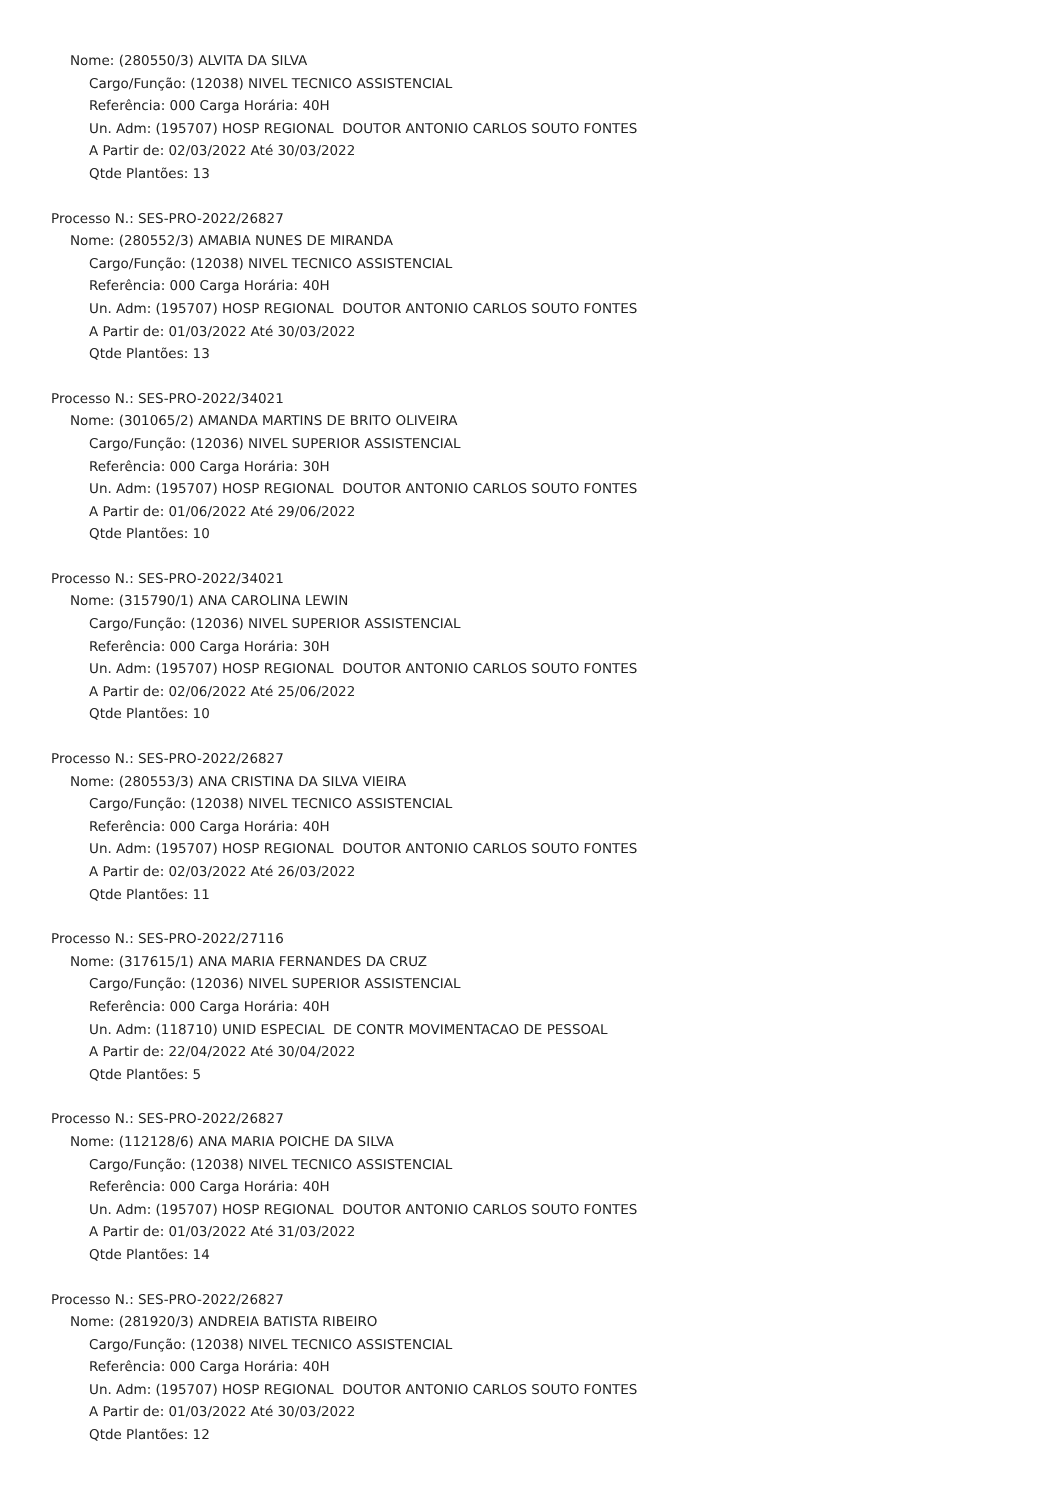Nome: (280550/3) ALVITA DA SILVA
Cargo/Função: (12038) NIVEL TECNICO ASSISTENCIAL
Referência: 000 Carga Horária: 40H
Un. Adm: (195707) HOSP REGIONAL DOUTOR ANTONIO CARLOS SOUTO FONTES
A Partir de: 02/03/2022 Até 30/03/2022
Qtde Plantões: 13
Processo N.: SES-PRO-2022/26827
Nome: (280552/3) AMABIA NUNES DE MIRANDA
Cargo/Função: (12038) NIVEL TECNICO ASSISTENCIAL
Referência: 000 Carga Horária: 40H
Un. Adm: (195707) HOSP REGIONAL DOUTOR ANTONIO CARLOS SOUTO FONTES
A Partir de: 01/03/2022 Até 30/03/2022
Qtde Plantões: 13
Processo N.: SES-PRO-2022/34021
Nome: (301065/2) AMANDA MARTINS DE BRITO OLIVEIRA
Cargo/Função: (12036) NIVEL SUPERIOR ASSISTENCIAL
Referência: 000 Carga Horária: 30H
Un. Adm: (195707) HOSP REGIONAL DOUTOR ANTONIO CARLOS SOUTO FONTES
A Partir de: 01/06/2022 Até 29/06/2022
Qtde Plantões: 10
Processo N.: SES-PRO-2022/34021
Nome: (315790/1) ANA CAROLINA LEWIN
Cargo/Função: (12036) NIVEL SUPERIOR ASSISTENCIAL
Referência: 000 Carga Horária: 30H
Un. Adm: (195707) HOSP REGIONAL DOUTOR ANTONIO CARLOS SOUTO FONTES
A Partir de: 02/06/2022 Até 25/06/2022
Qtde Plantões: 10
Processo N.: SES-PRO-2022/26827
Nome: (280553/3) ANA CRISTINA DA SILVA VIEIRA
Cargo/Função: (12038) NIVEL TECNICO ASSISTENCIAL
Referência: 000 Carga Horária: 40H
Un. Adm: (195707) HOSP REGIONAL DOUTOR ANTONIO CARLOS SOUTO FONTES
A Partir de: 02/03/2022 Até 26/03/2022
Qtde Plantões: 11
Processo N.: SES-PRO-2022/27116
Nome: (317615/1) ANA MARIA FERNANDES DA CRUZ
Cargo/Função: (12036) NIVEL SUPERIOR ASSISTENCIAL
Referência: 000 Carga Horária: 40H
Un. Adm: (118710) UNID ESPECIAL DE CONTR MOVIMENTACAO DE PESSOAL
A Partir de: 22/04/2022 Até 30/04/2022
Qtde Plantões: 5
Processo N.: SES-PRO-2022/26827
Nome: (112128/6) ANA MARIA POICHE DA SILVA
Cargo/Função: (12038) NIVEL TECNICO ASSISTENCIAL
Referência: 000 Carga Horária: 40H
Un. Adm: (195707) HOSP REGIONAL DOUTOR ANTONIO CARLOS SOUTO FONTES
A Partir de: 01/03/2022 Até 31/03/2022
Qtde Plantões: 14
Processo N.: SES-PRO-2022/26827
Nome: (281920/3) ANDREIA BATISTA RIBEIRO
Cargo/Função: (12038) NIVEL TECNICO ASSISTENCIAL
Referência: 000 Carga Horária: 40H
Un. Adm: (195707) HOSP REGIONAL DOUTOR ANTONIO CARLOS SOUTO FONTES
A Partir de: 01/03/2022 Até 30/03/2022
Qtde Plantões: 12